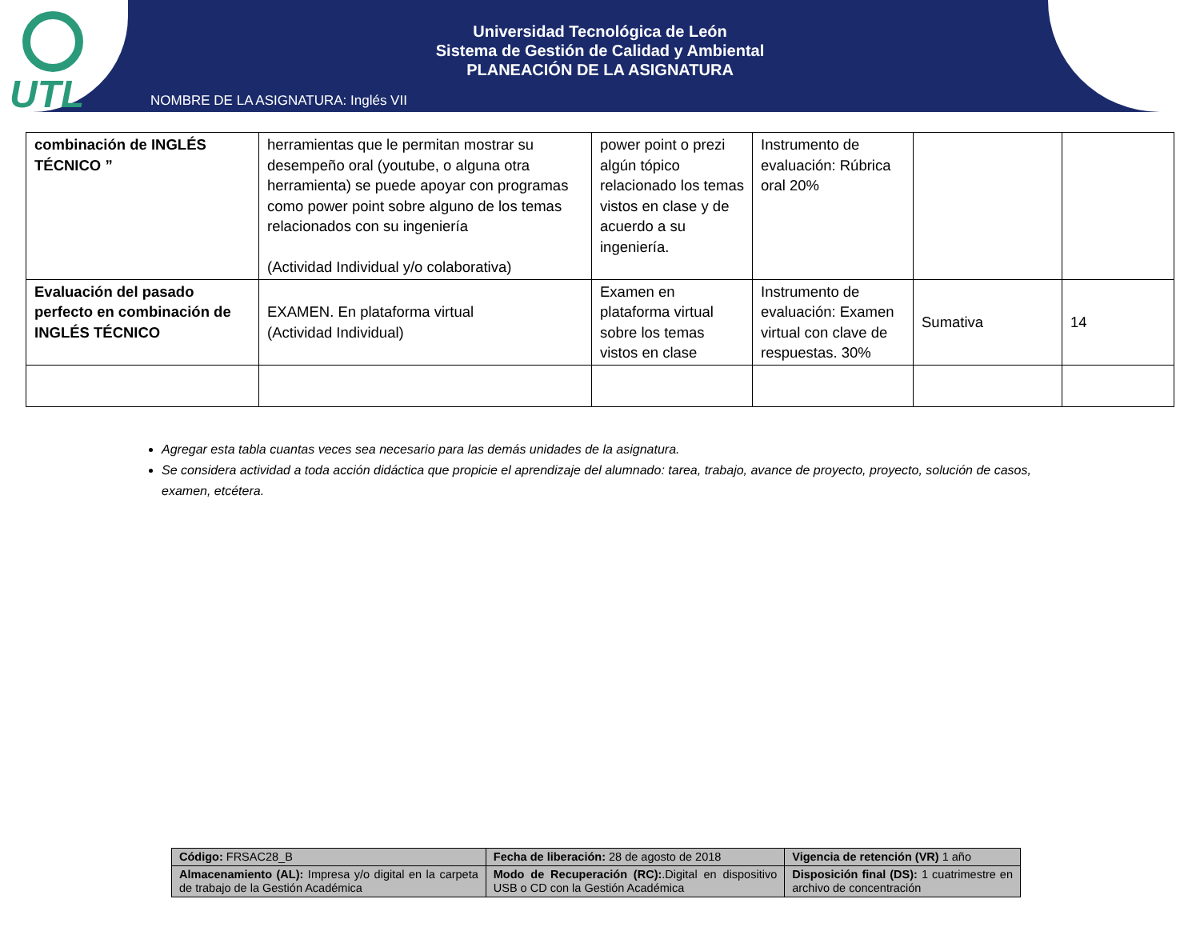UTL
Universidad Tecnológica de León
Sistema de Gestión de Calidad y Ambiental
PLANEACIÓN DE LA ASIGNATURA
NOMBRE DE LA ASIGNATURA: Inglés VII
| combinación de INGLÉS TÉCNICO ” | herramientas que le permitan mostrar su desempeño oral (youtube, o alguna otra herramienta) se puede apoyar con programas como power point sobre alguno de los temas relacionados con su ingeniería (Actividad Individual y/o colaborativa) | power point o prezi algún tópico relacionado los temas vistos en clase y de acuerdo a su ingeniería. | Instrumento de evaluación: Rúbrica oral 20% | | |
| Evaluación del pasado perfecto en combinación de INGLÉS TÉCNICO | EXAMEN. En plataforma virtual (Actividad Individual) | Examen en plataforma virtual sobre los temas vistos en clase | Instrumento de evaluación: Examen virtual con clave de respuestas. 30% | Sumativa | 14 |
Agregar esta tabla cuantas veces sea necesario para las demás unidades de la asignatura.
Se considera actividad a toda acción didáctica que propicie el aprendizaje del alumnado: tarea, trabajo, avance de proyecto, proyecto, solución de casos, examen, etcétera.
| Código: FRSAC28_B | Fecha de liberación: 28 de agosto de 2018 | Vigencia de retención (VR) 1 año |
| Almacenamiento (AL): Impresa y/o digital en la carpeta de trabajo de la Gestión Académica | Modo de Recuperación (RC): .Digital en dispositivo USB o CD con la Gestión Académica | Disposición final (DS): 1 cuatrimestre en archivo de concentración |